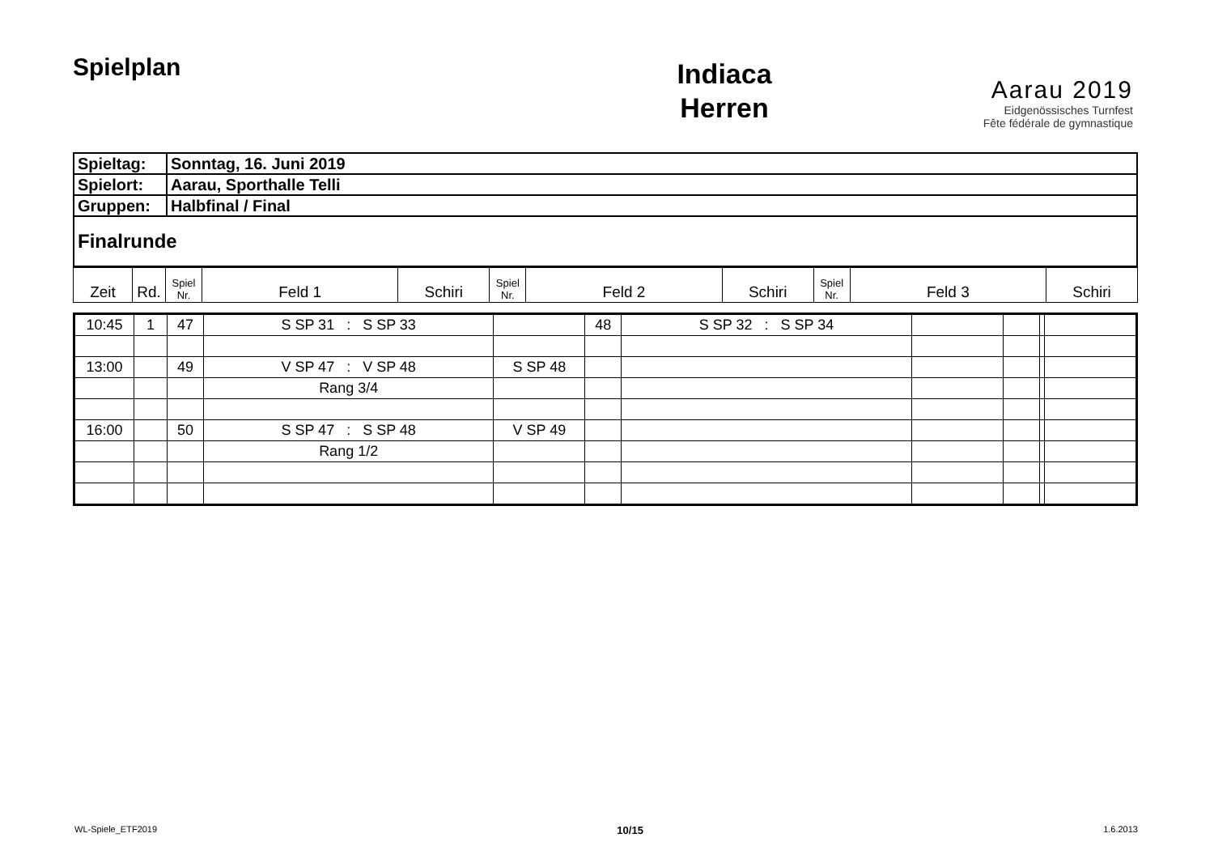Spielplan
Indiaca
Herren
Aarau 2019
Eidgenössisches Turnfest
Fête fédérale de gymnastique
| Spieltag: | Sonntag, 16. Juni 2019 |
| Spielort: | Aarau, Sporthalle Telli |
| Gruppen: | Halbfinal / Final |
| Finalrunde | |
| Zeit | Rd. | Spiel Nr. | Feld 1 | Schiri | Spiel Nr. | Feld 2 | Schiri | Spiel Nr. | Feld 3 | Schiri |
| --- | --- | --- | --- | --- | --- | --- | --- | --- | --- | --- |
| 10:45 | 1 | 47 | S SP 31 : S SP 33 | | 48 | S SP 32 : S SP 34 | | | | |
| 13:00 | | 49 | V SP 47 : V SP 48 | S SP 48 | | | | | | |
| | | | Rang 3/4 | | | | | | | |
| 16:00 | | 50 | S SP 47 : S SP 48 | V SP 49 | | | | | | |
| | | | Rang 1/2 | | | | | | | |
WL-Spiele_ETF2019 10/15 1.6.2013